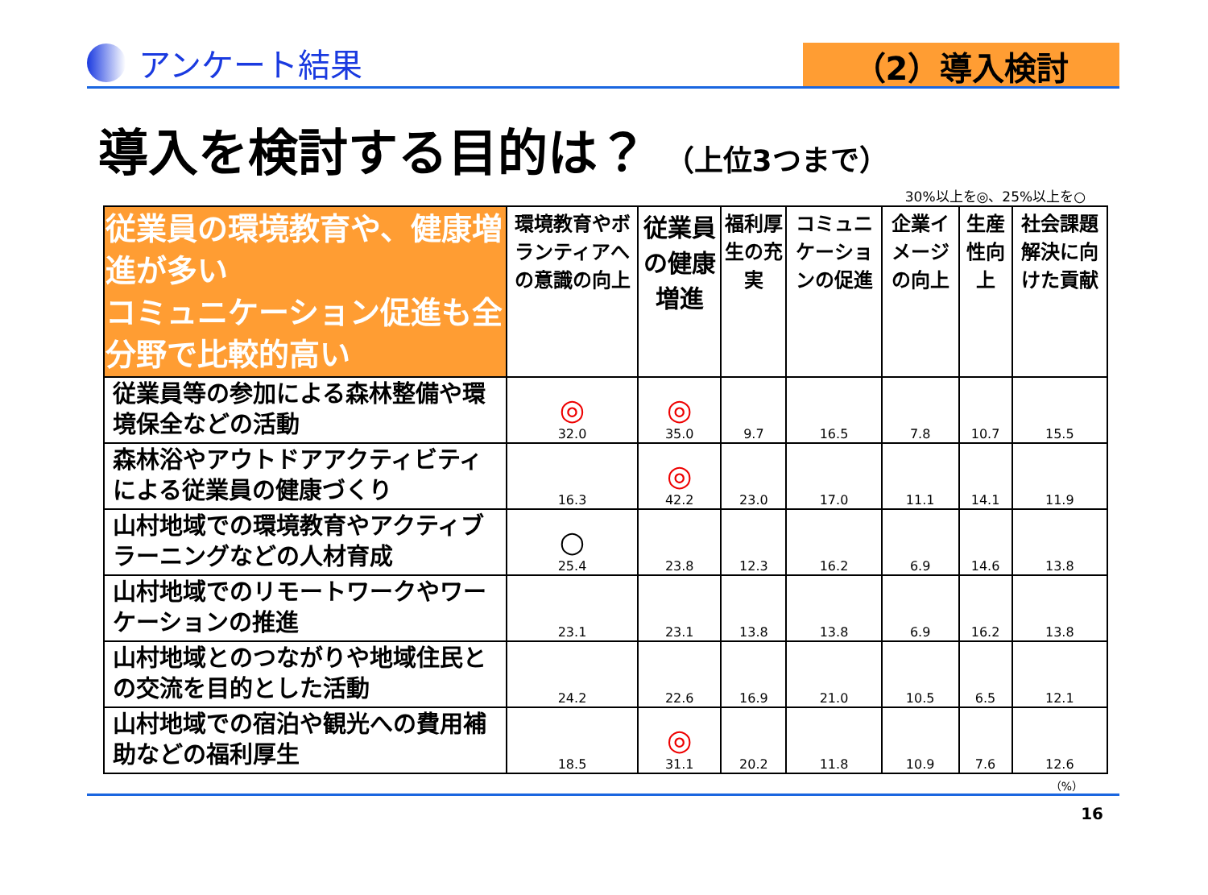アンケート結果
（2）導入検討
導入を検討する目的は？ （上位3つまで）
30%以上を◎、25%以上を○
| 従業員の環境教育や、健康増進が多い コミュニケーション促進も全分野で比較的高い | 環境教育やボランティアへの意識の向上 | 従業員の健康増進 | 福利厚生の充実 | コミュニケーションの促進 | 企業イメージの向上 | 生産性向上 | 社会課題解決に向けた貢献 |
| --- | --- | --- | --- | --- | --- | --- | --- |
| 従業員等の参加による森林整備や環境保全などの活動 | ◎ 32.0 | ◎ 35.0 | 9.7 | 16.5 | 7.8 | 10.7 | 15.5 |
| 森林浴やアウトドアアクティビティによる従業員の健康づくり | 16.3 | ◎ 42.2 | 23.0 | 17.0 | 11.1 | 14.1 | 11.9 |
| 山村地域での環境教育やアクティブラーニングなどの人材育成 | ○ 25.4 | 23.8 | 12.3 | 16.2 | 6.9 | 14.6 | 13.8 |
| 山村地域でのリモートワークやワーケーションの推進 | 23.1 | 23.1 | 13.8 | 13.8 | 6.9 | 16.2 | 13.8 |
| 山村地域とのつながりや地域住民との交流を目的とした活動 | 24.2 | 22.6 | 16.9 | 21.0 | 10.5 | 6.5 | 12.1 |
| 山村地域での宿泊や観光への費用補助などの福利厚生 | 18.5 | ◎ 31.1 | 20.2 | 11.8 | 10.9 | 7.6 | 12.6 |
（%）
16